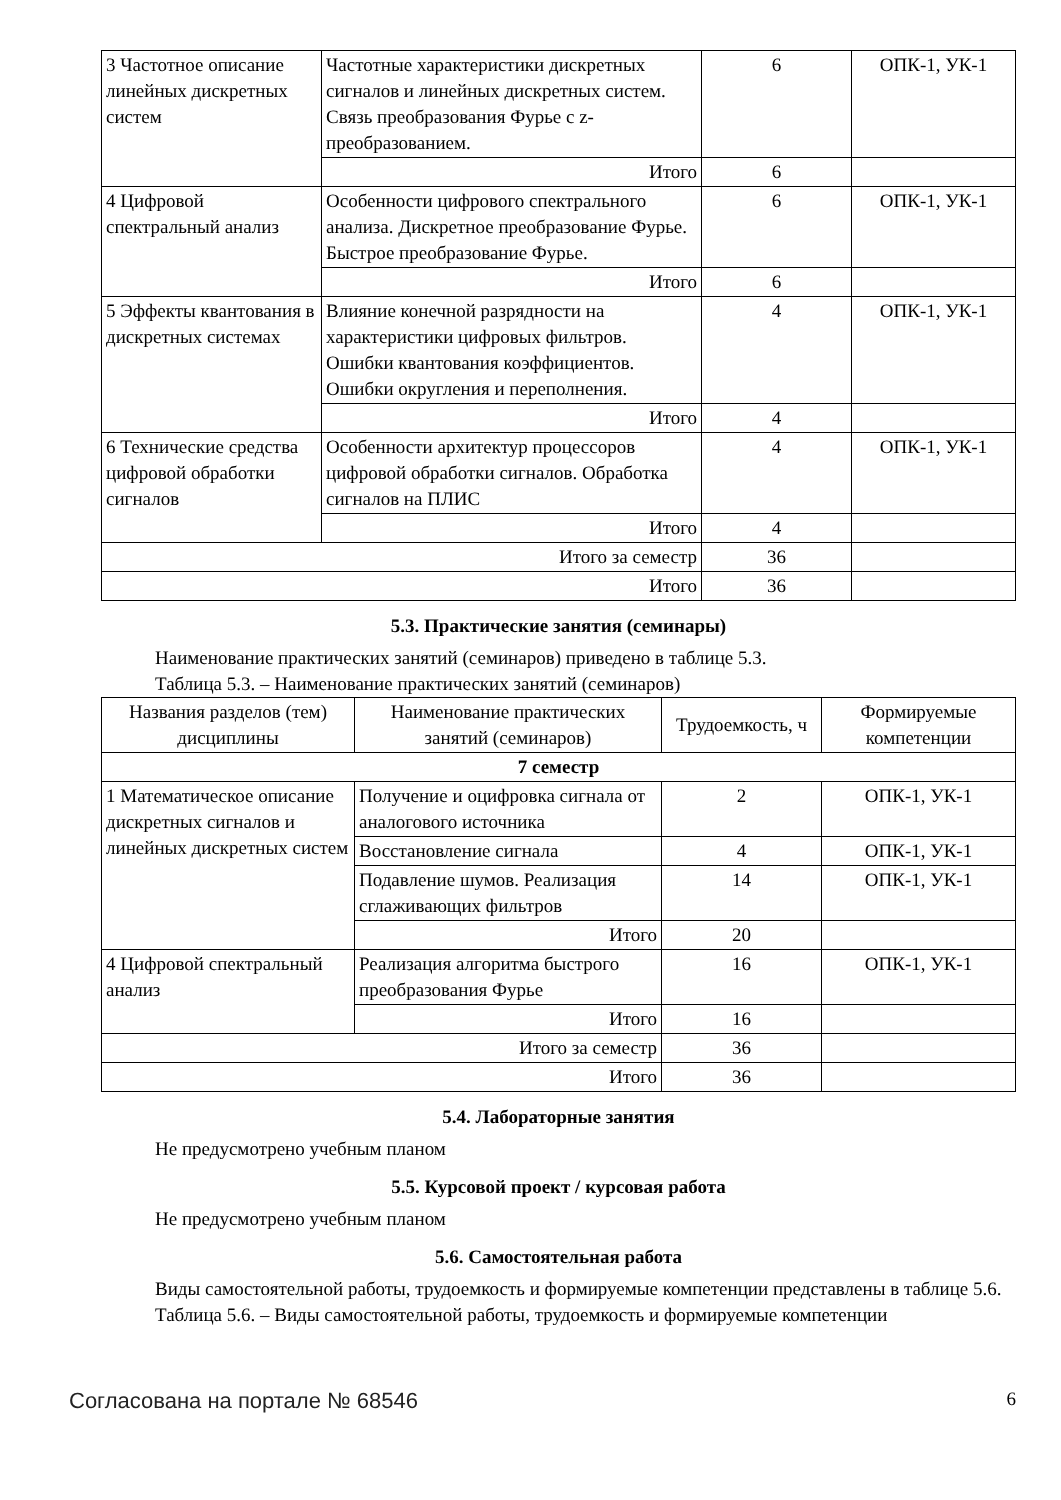| 3 Частотное описание линейных дискретных систем | Частотные характеристики дискретных сигналов и линейных дискретных систем. Связь преобразования Фурье с z-преобразованием. | 6 | ОПК-1, УК-1 |
| | Итого | 6 | |
| 4 Цифровой спектральный анализ | Особенности цифрового спектрального анализа. Дискретное преобразование Фурье. Быстрое преобразование Фурье. | 6 | ОПК-1, УК-1 |
| | Итого | 6 | |
| 5 Эффекты квантования в дискретных системах | Влияние конечной разрядности на характеристики цифровых фильтров. Ошибки квантования коэффициентов. Ошибки округления и переполнения. | 4 | ОПК-1, УК-1 |
| | Итого | 4 | |
| 6 Технические средства цифровой обработки сигналов | Особенности архитектур процессоров цифровой обработки сигналов. Обработка сигналов на ПЛИС | 4 | ОПК-1, УК-1 |
| | Итого | 4 | |
| Итого за семестр | | 36 | |
| Итого | | 36 | |
5.3. Практические занятия (семинары)
Наименование практических занятий (семинаров) приведено в таблице 5.3.
Таблица 5.3. – Наименование практических занятий (семинаров)
| Названия разделов (тем) дисциплины | Наименование практических занятий (семинаров) | Трудоемкость, ч | Формируемые компетенции |
| --- | --- | --- | --- |
| 7 семестр | | | |
| 1 Математическое описание дискретных сигналов и линейных дискретных систем | Получение и оцифровка сигнала от аналогового источника | 2 | ОПК-1, УК-1 |
| | Восстановление сигнала | 4 | ОПК-1, УК-1 |
| | Подавление шумов. Реализация сглаживающих фильтров | 14 | ОПК-1, УК-1 |
| | Итого | 20 | |
| 4 Цифровой спектральный анализ | Реализация алгоритма быстрого преобразования Фурье | 16 | ОПК-1, УК-1 |
| | Итого | 16 | |
| Итого за семестр | | 36 | |
| Итого | | 36 | |
5.4. Лабораторные занятия
Не предусмотрено учебным планом
5.5. Курсовой проект / курсовая работа
Не предусмотрено учебным планом
5.6. Самостоятельная работа
Виды самостоятельной работы, трудоемкость и формируемые компетенции представлены в таблице 5.6.
Таблица 5.6. – Виды самостоятельной работы, трудоемкость и формируемые компетенции
Согласована на портале № 68546 6